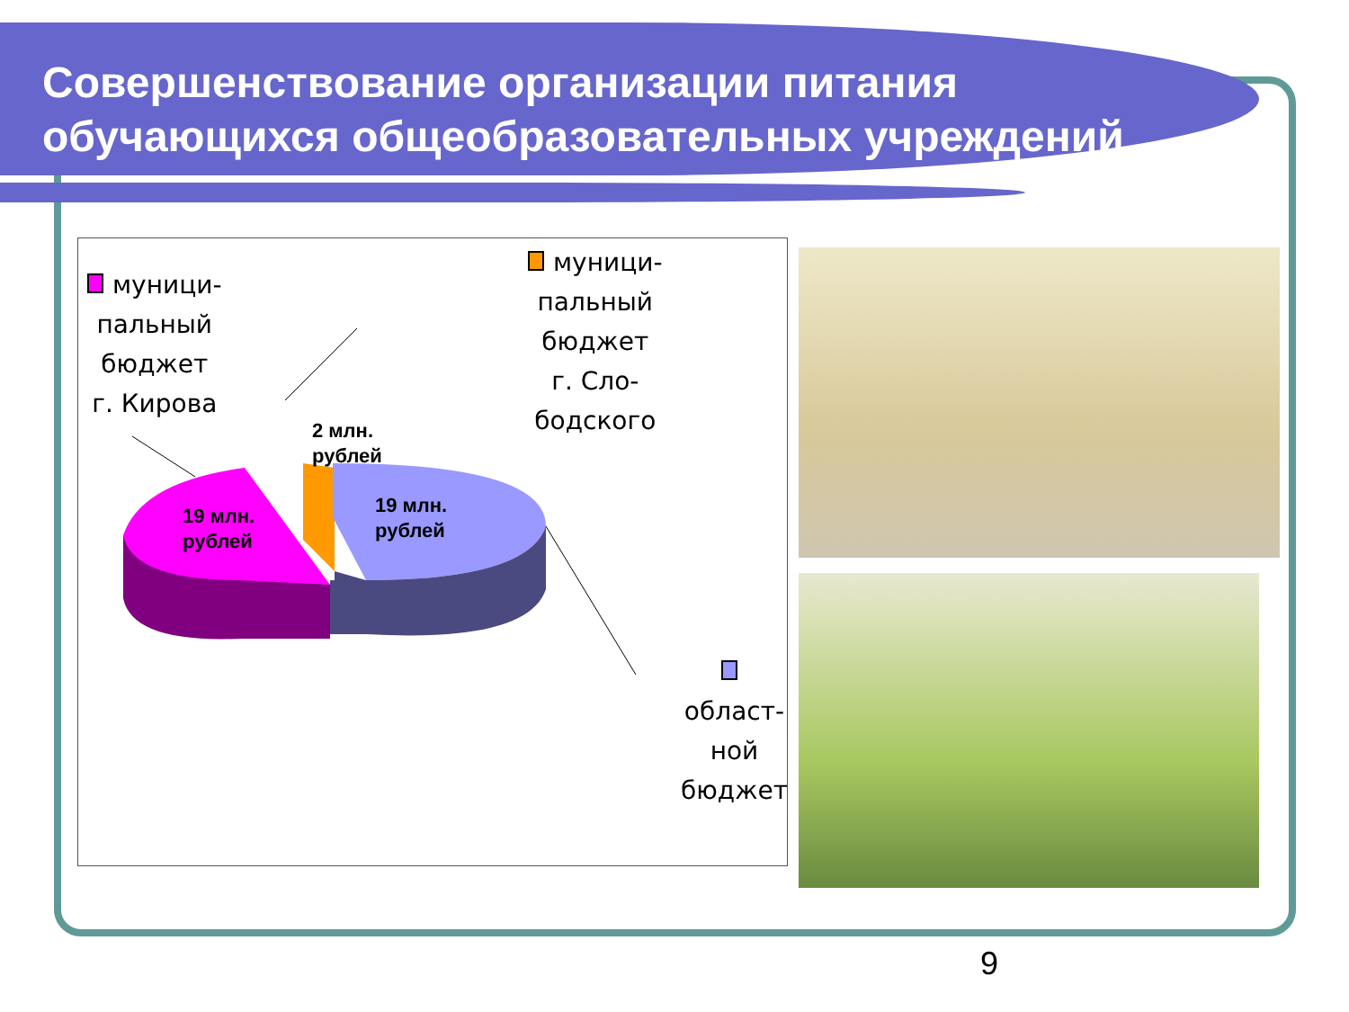Совершенствование организации питания
обучающихся общеобразовательных учреждений
муници-
пальный
бюджет
г. Кирова
муници-
пальный
бюджет
г. Сло-
бодского
област-
ной
бюджет
2 млн.
рублей
19 млн.
рублей
19 млн.
рублей
9